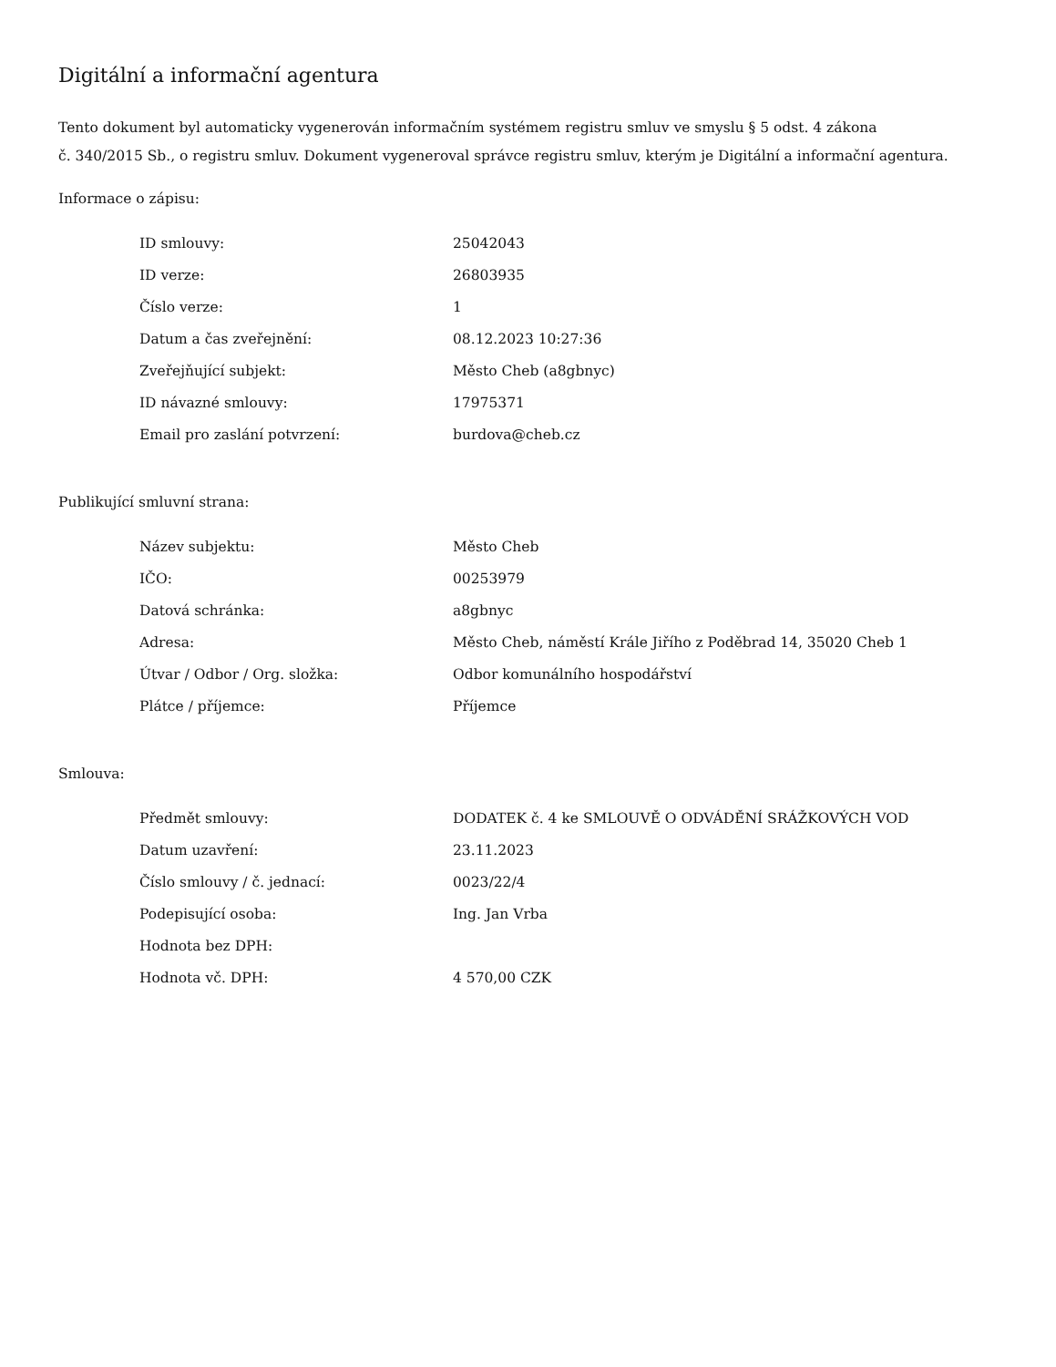Digitální a informační agentura
Tento dokument byl automaticky vygenerován informačním systémem registru smluv ve smyslu § 5 odst. 4 zákona
č. 340/2015 Sb., o registru smluv. Dokument vygeneroval správce registru smluv, kterým je Digitální a informační agentura.
Informace o zápisu:
| ID smlouvy: | 25042043 |
| ID verze: | 26803935 |
| Číslo verze: | 1 |
| Datum a čas zveřejnění: | 08.12.2023 10:27:36 |
| Zveřejňující subjekt: | Město Cheb (a8gbnyc) |
| ID návazné smlouvy: | 17975371 |
| Email pro zaslání potvrzení: | burdova@cheb.cz |
Publikující smluvní strana:
| Název subjektu: | Město Cheb |
| IČO: | 00253979 |
| Datová schránka: | a8gbnyc |
| Adresa: | Město Cheb, náměstí Krále Jiřího z Poděbrad 14, 35020 Cheb 1 |
| Útvar / Odbor / Org. složka: | Odbor komunálního hospodářství |
| Plátce / příjemce: | Příjemce |
Smlouva:
| Předmět smlouvy: | DODATEK č. 4 ke SMLOUVĚ O ODVÁDĚNÍ SRÁŽKOVÝCH VOD |
| Datum uzavření: | 23.11.2023 |
| Číslo smlouvy / č. jednací: | 0023/22/4 |
| Podepisující osoba: | Ing. Jan Vrba |
| Hodnota bez DPH: | |
| Hodnota vč. DPH: | 4 570,00 CZK |